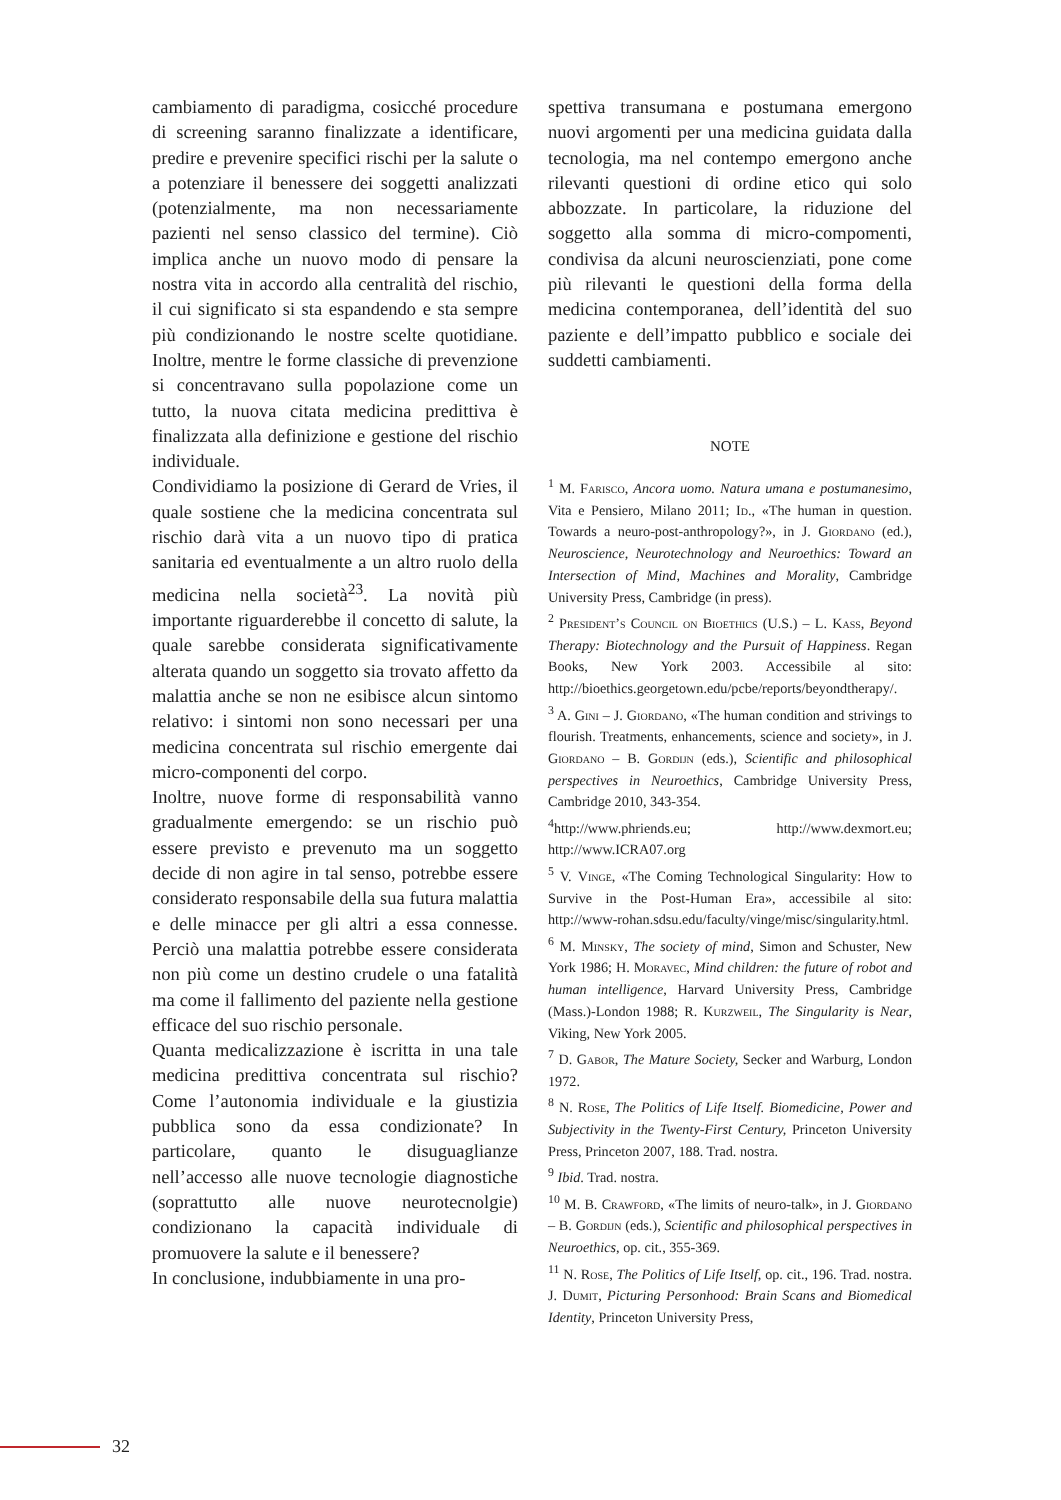cambiamento di paradigma, cosicché procedure di screening saranno finalizzate a identificare, predire e prevenire specifici rischi per la salute o a potenziare il benessere dei soggetti analizzati (potenzialmente, ma non necessariamente pazienti nel senso classico del termine). Ciò implica anche un nuovo modo di pensare la nostra vita in accordo alla centralità del rischio, il cui significato si sta espandendo e sta sempre più condizionando le nostre scelte quotidiane. Inoltre, mentre le forme classiche di prevenzione si concentravano sulla popolazione come un tutto, la nuova citata medicina predittiva è finalizzata alla definizione e gestione del rischio individuale.
Condividiamo la posizione di Gerard de Vries, il quale sostiene che la medicina concentrata sul rischio darà vita a un nuovo tipo di pratica sanitaria ed eventualmente a un altro ruolo della medicina nella società<sup>23</sup>. La novità più importante riguarderebbe il concetto di salute, la quale sarebbe considerata significativamente alterata quando un soggetto sia trovato affetto da malattia anche se non ne esibisce alcun sintomo relativo: i sintomi non sono necessari per una medicina concentrata sul rischio emergente dai micro-componenti del corpo.
Inoltre, nuove forme di responsabilità vanno gradualmente emergendo: se un rischio può essere previsto e prevenuto ma un soggetto decide di non agire in tal senso, potrebbe essere considerato responsabile della sua futura malattia e delle minacce per gli altri a essa connesse. Perciò una malattia potrebbe essere considerata non più come un destino crudele o una fatalità ma come il fallimento del paziente nella gestione efficace del suo rischio personale.
Quanta medicalizzazione è iscritta in una tale medicina predittiva concentrata sul rischio? Come l’autonomia individuale e la giustizia pubblica sono da essa condizionate? In particolare, quanto le disuguaglianze nell’accesso alle nuove tecnologie diagnostiche (soprattutto alle nuove neurotecnolgie) condizionano la capacità individuale di promuovere la salute e il benessere?
In conclusione, indubbiamente in una pro-
spettiva transumana e postumana emergono nuovi argomenti per una medicina guidata dalla tecnologia, ma nel contempo emergono anche rilevanti questioni di ordine etico qui solo abbozzate. In particolare, la riduzione del soggetto alla somma di micro-compomenti, condivisa da alcuni neuroscienziati, pone come più rilevanti le questioni della forma della medicina contemporanea, dell’identità del suo paziente e dell’impatto pubblico e sociale dei suddetti cambiamenti.
NOTE
<sup>1</sup> M. Farisco, Ancora uomo. Natura umana e postumanesimo, Vita e Pensiero, Milano 2011; Id., «The human in question. Towards a neuro-post-anthropology?», in J. Giordano (ed.), Neuroscience, Neurotechnology and Neuroethics: Toward an Intersection of Mind, Machines and Morality, Cambridge University Press, Cambridge (in press).
<sup>2</sup> President’s Council on Bioethics (U.S.) – L. Kass, Beyond Therapy: Biotechnology and the Pursuit of Happiness. Regan Books, New York 2003. Accessibile al sito: http://bioethics.georgetown.edu/pcbe/reports/beyondtherapy/.
<sup>3</sup> A. Gini – J. Giordano, «The human condition and strivings to flourish. Treatments, enhancements, science and society», in J. Giordano – B. Gordijn (eds.), Scientific and philosophical perspectives in Neuroethics, Cambridge University Press, Cambridge 2010, 343-354.
<sup>4</sup> http://www.phriends.eu; http://www.dexmort.eu; http://www.ICRA07.org
<sup>5</sup> V. Vinge, «The Coming Technological Singularity: How to Survive in the Post-Human Era», accessibile al sito: http://www-rohan.sdsu.edu/faculty/vinge/misc/singularity.html.
<sup>6</sup> M. Minsky, The society of mind, Simon and Schuster, New York 1986; H. Moravec, Mind children: the future of robot and human intelligence, Harvard University Press, Cambridge (Mass.)-London 1988; R. Kurzweil, The Singularity is Near, Viking, New York 2005.
<sup>7</sup> D. Gabor, The Mature Society, Secker and Warburg, London 1972.
<sup>8</sup> N. Rose, The Politics of Life Itself. Biomedicine, Power and Subjectivity in the Twenty-First Century, Princeton University Press, Princeton 2007, 188. Trad. nostra.
<sup>9</sup> Ibid. Trad. nostra.
<sup>10</sup> M. B. Crawford, «The limits of neuro-talk», in J. Giordano – B. Gordijn (eds.), Scientific and philosophical perspectives in Neuroethics, op. cit., 355-369.
<sup>11</sup> N. Rose, The Politics of Life Itself, op. cit., 196. Trad. nostra. J. Dumit, Picturing Personhood: Brain Scans and Biomedical Identity, Princeton University Press,
32